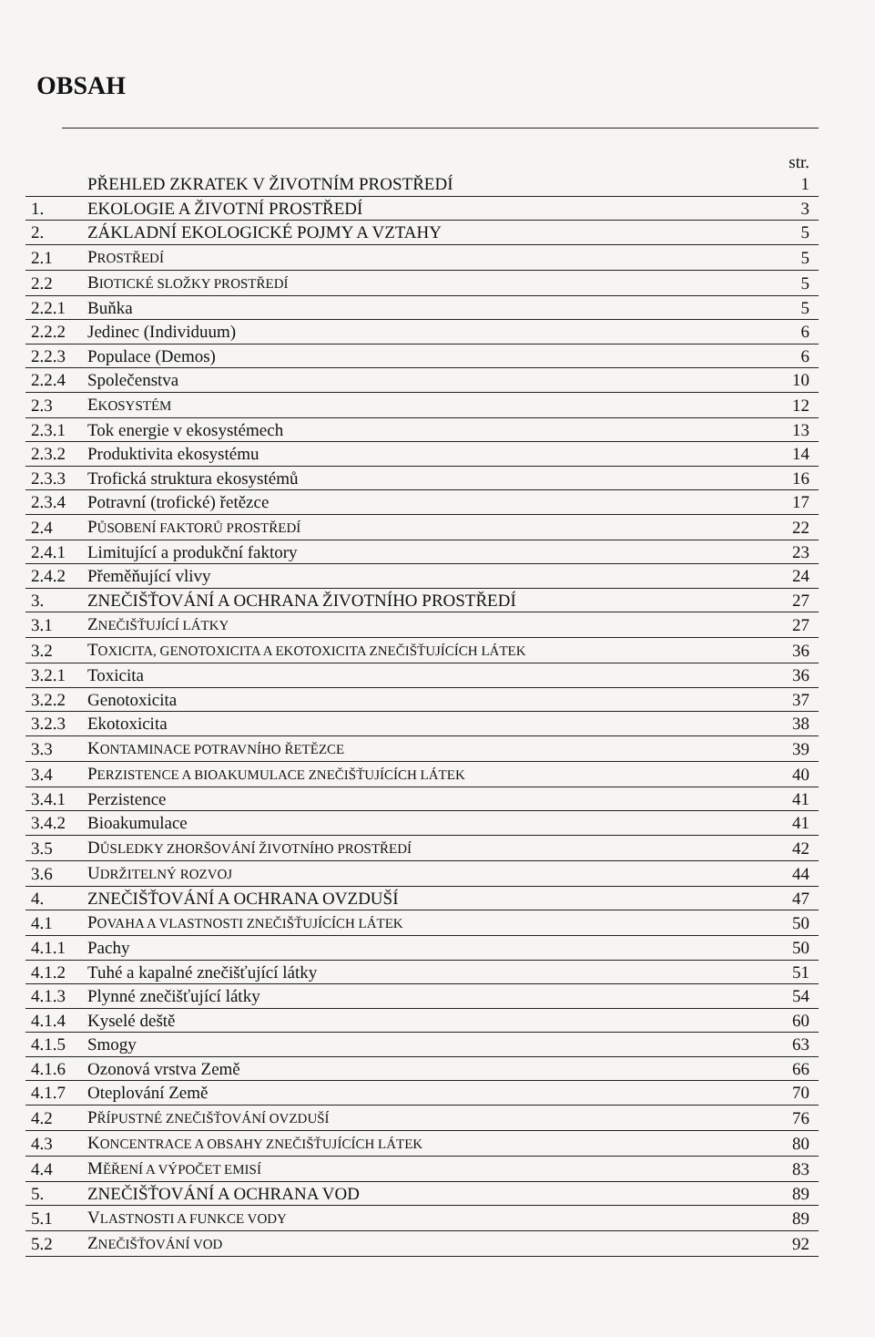OBSAH
str.
| | PŘEHLED ZKRATEK V ŽIVOTNÍM PROSTŘEDÍ | 1 |
| 1. | EKOLOGIE A ŽIVOTNÍ PROSTŘEDÍ | 3 |
| 2. | ZÁKLADNÍ EKOLOGICKÉ POJMY A VZTAHY | 5 |
| 2.1 | P ROSTŘEDÍ | 5 |
| 2.2 | B IOTICKÉ SLOŽKY PROSTŘEDÍ | 5 |
| 2.2.1 | Buňka | 5 |
| 2.2.2 | Jedinec (Individuum) | 6 |
| 2.2.3 | Populace (Demos) | 6 |
| 2.2.4 | Společenstva | 10 |
| 2.3 | E KOSYSTÉM | 12 |
| 2.3.1 | Tok energie v ekosystémech | 13 |
| 2.3.2 | Produktivita ekosystému | 14 |
| 2.3.3 | Trofická struktura ekosystémů | 16 |
| 2.3.4 | Potravní (trofické) řetězce | 17 |
| 2.4 | P ŮSOBENÍ FAKTORŮ PROSTŘEDÍ | 22 |
| 2.4.1 | Limitující a produkční faktory | 23 |
| 2.4.2 | Přeměňující vlivy | 24 |
| 3. | ZNEČIŠŤOVÁNÍ A OCHRANA ŽIVOTNÍHO PROSTŘEDÍ | 27 |
| 3.1 | Z NEČIŠŤUJÍCÍ LÁTKY | 27 |
| 3.2 | T OXICITA, GENOTOXICITA A EKOTOXICITA ZNEČIŠŤUJÍCÍCH LÁTEK | 36 |
| 3.2.1 | Toxicita | 36 |
| 3.2.2 | Genotoxicita | 37 |
| 3.2.3 | Ekotoxicita | 38 |
| 3.3 | K ONTAMINACE POTRAVNÍHO ŘETĚZCE | 39 |
| 3.4 | P ERZISTENCE A BIOAKUMULACE ZNEČIŠŤUJÍCÍCH LÁTEK | 40 |
| 3.4.1 | Perzistence | 41 |
| 3.4.2 | Bioakumulace | 41 |
| 3.5 | D ŮSLEDKY ZHORŠOVÁNÍ ŽIVOTNÍHO PROSTŘEDÍ | 42 |
| 3.6 | U DRŽITELNÝ ROZVOJ | 44 |
| 4. | ZNEČIŠŤOVÁNÍ A OCHRANA OVZDUŠÍ | 47 |
| 4.1 | P OVAHA A VLASTNOSTI ZNEČIŠŤUJÍCÍCH LÁTEK | 50 |
| 4.1.1 | Pachy | 50 |
| 4.1.2 | Tuhé a kapalné znečišťující látky | 51 |
| 4.1.3 | Plynné znečišťující látky | 54 |
| 4.1.4 | Kyselé deště | 60 |
| 4.1.5 | Smogy | 63 |
| 4.1.6 | Ozonová vrstva Země | 66 |
| 4.1.7 | Oteplování Země | 70 |
| 4.2 | P ŘÍPUSTNÉ ZNEČIŠŤOVÁNÍ OVZDUŠÍ | 76 |
| 4.3 | K ONCENTRACE A OBSAHY ZNEČIŠŤUJÍCÍCH LÁTEK | 80 |
| 4.4 | M ĚŘENÍ A VÝPOČET EMISÍ | 83 |
| 5. | ZNEČIŠŤOVÁNÍ A OCHRANA VOD | 89 |
| 5.1 | V LASTNOSTI A FUNKCE VODY | 89 |
| 5.2 | Z NEČIŠŤOVÁNÍ VOD | 92 |